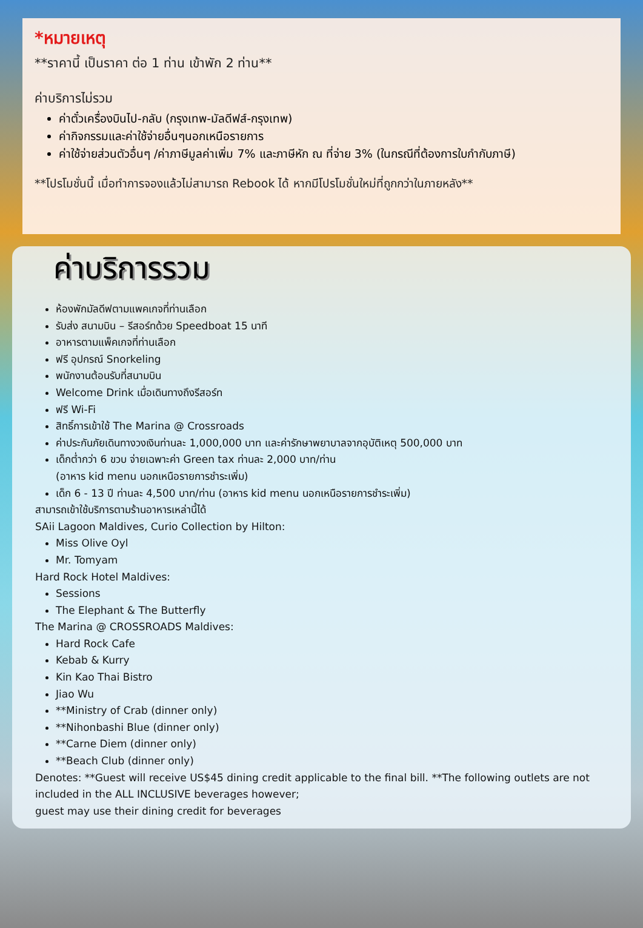*หมายเหตุ
**ราคานี้ เป็นราคา ต่อ 1 ท่าน เข้าพัก 2 ท่าน**
ค่าบริการไม่รวม
ค่าตั๋วเครื่องบินไป-กลับ (กรุงเทพ-มัลดีฟส์-กรุงเทพ)
ค่ากิจกรรมและค่าใช้จ่ายอื่นๆนอกเหนือรายการ
ค่าใช้จ่ายส่วนตัวอื่นๆ /ค่าภาษีมูลค่าเพิ่ม 7% และภาษีหัก ณ ที่จ่าย 3% (ในกรณีที่ต้องการใบกำกับภาษี)
**โปรโมชั่นนี้ เมื่อทำการจองแล้วไม่สามารถ Rebook ได้ หากมีโปรโมชั่นใหม่ที่ถูกกว่าในภายหลัง**
ค่าบริการรวม
ห้องพักมัลดีฟตามแพคเกจที่ท่านเลือก
รับส่ง สนามบิน – รีสอร์ทด้วย Speedboat 15 นาที
อาหารตามแพ็คเกจที่ท่านเลือก
ฟรี อุปกรณ์ Snorkeling
พนักงานต้อนรับที่สนามบิน
Welcome Drink เมื่อเดินทางถึงรีสอร์ท
ฟรี Wi-Fi
สิทธิ์การเข้าใช้ The Marina @ Crossroads
ค่าประกันภัยเดินทางวงเงินท่านละ 1,000,000 บาท และค่ารักษาพยาบาลจากอุบัติเหตุ 500,000 บาท
เด็กต่ำกว่า 6 ขวบ จ่ายเฉพาะค่า Green tax ท่านละ 2,000 บาท/ท่าน
(อาหาร kid menu นอกเหนือรายการชำระเพิ่ม)
เด็ก 6 - 13 ปี ท่านละ 4,500 บาท/ท่าน (อาหาร kid menu นอกเหนือรายการชำระเพิ่ม)
สามารถเข้าใช้บริการตามร้านอาหารเหล่านี้ได้
SAii Lagoon Maldives, Curio Collection by Hilton:
Miss Olive Oyl
Mr. Tomyam
Hard Rock Hotel Maldives:
Sessions
The Elephant & The Butterfly
The Marina @ CROSSROADS Maldives:
Hard Rock Cafe
Kebab & Kurry
Kin Kao Thai Bistro
Jiao Wu
**Ministry of Crab (dinner only)
**Nihonbashi Blue (dinner only)
**Carne Diem (dinner only)
**Beach Club (dinner only)
Denotes: **Guest will receive US$45 dining credit applicable to the final bill. **The following outlets are not included in the ALL INCLUSIVE beverages however;
guest may use their dining credit for beverages